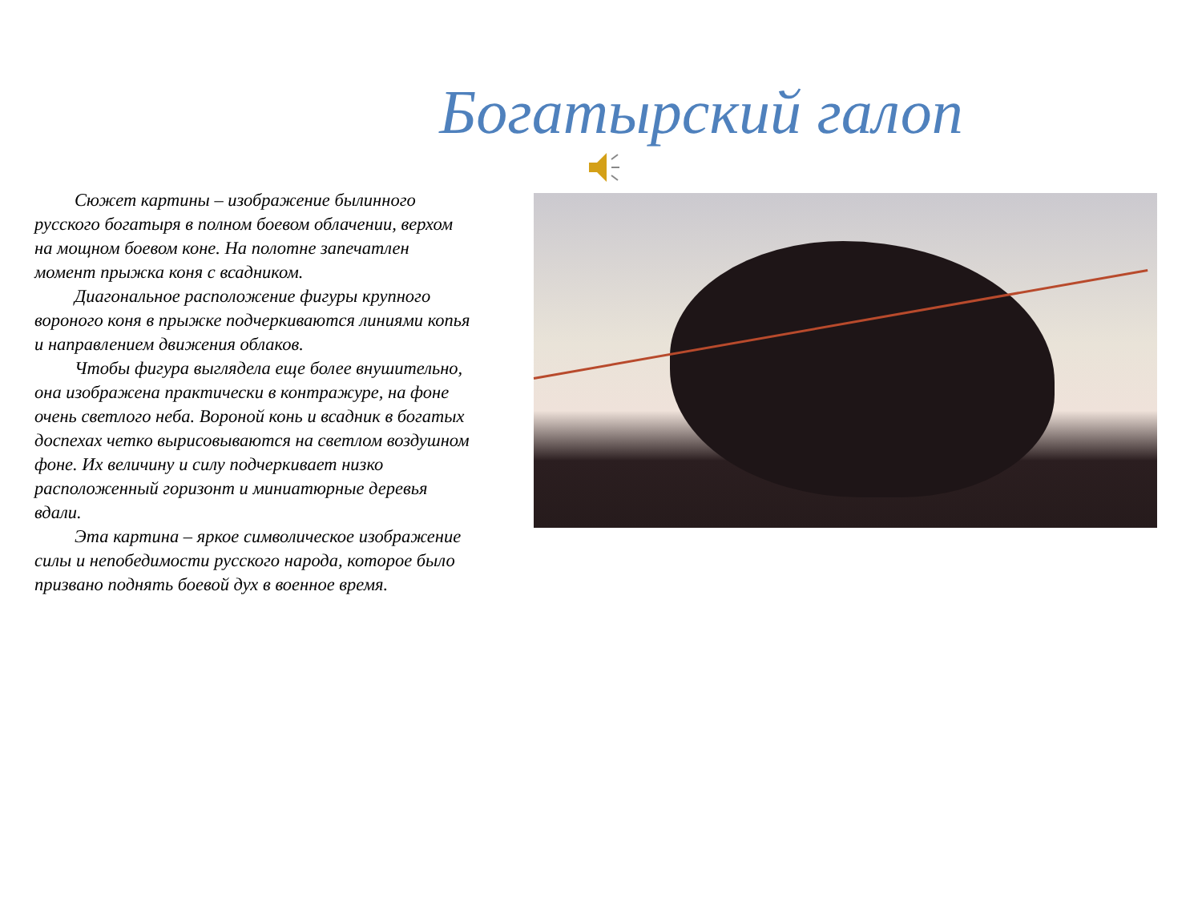Богатырский галоп
Сюжет картины – изображение былинного русского богатыря в полном боевом облачении, верхом на мощном боевом коне. На полотне запечатлен момент прыжка коня с всадником.
Диагональное расположение фигуры крупного вороного коня в прыжке подчеркиваются линиями копья и направлением движения облаков.
Чтобы фигура выглядела еще более внушительно, она изображена практически в контражуре, на фоне очень светлого неба. Вороной конь и всадник в богатых доспехах четко вырисовываются на светлом воздушном фоне. Их величину и силу подчеркивает низко расположенный горизонт и миниатюрные деревья вдали.
Эта картина – яркое символическое изображение силы и непобедимости русского народа, которое было призвано поднять боевой дух в военное время.